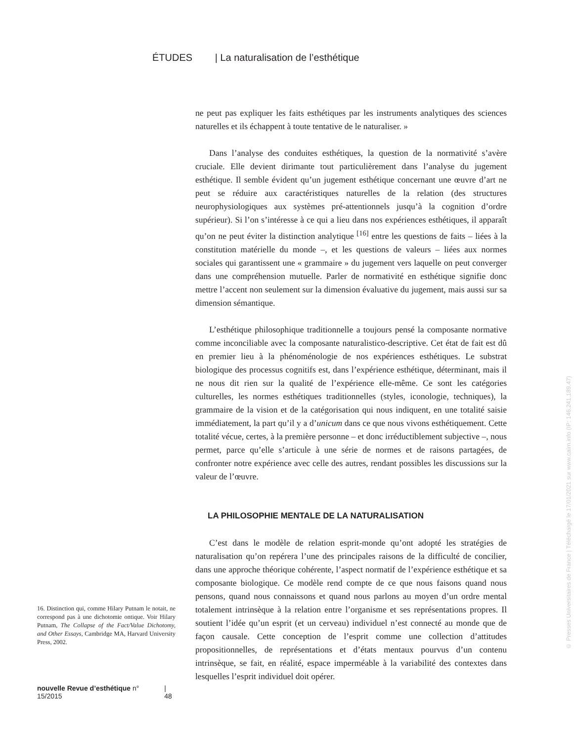ÉTUDES | La naturalisation de l’esthétique
ne peut pas expliquer les faits esthétiques par les instruments analytiques des sciences naturelles et ils échappent à toute tentative de le naturaliser. »
Dans l’analyse des conduites esthétiques, la question de la normativité s’avère cruciale. Elle devient dirimante tout particulièrement dans l’analyse du jugement esthétique. Il semble évident qu’un jugement esthétique concernant une œuvre d’art ne peut se réduire aux caractéristiques naturelles de la relation (des structures neurophysiologiques aux systèmes pré-attentionnels jusqu’à la cognition d’ordre supérieur). Si l’on s’intéresse à ce qui a lieu dans nos expériences esthétiques, il apparaît qu’on ne peut éviter la distinction analytique <sup>[16]</sup> entre les questions de faits – liées à la constitution matérielle du monde –, et les questions de valeurs – liées aux normes sociales qui garantissent une « grammaire » du jugement vers laquelle on peut converger dans une compréhension mutuelle. Parler de normativité en esthétique signifie donc mettre l’accent non seulement sur la dimension évaluative du jugement, mais aussi sur sa dimension sémantique.
L’esthétique philosophique traditionnelle a toujours pensé la composante normative comme inconciliable avec la composante naturalistico-descriptive. Cet état de fait est dû en premier lieu à la phénoménologie de nos expériences esthétiques. Le substrat biologique des processus cognitifs est, dans l’expérience esthétique, déterminant, mais il ne nous dit rien sur la qualité de l’expérience elle-même. Ce sont les catégories culturelles, les normes esthétiques traditionnelles (styles, iconologie, techniques), la grammaire de la vision et de la catégorisation qui nous indiquent, en une totalité saisie immédiatement, la part qu’il y a d’unicum dans ce que nous vivons esthétiquement. Cette totalité vécue, certes, à la première personne – et donc irréductiblement subjective –, nous permet, parce qu’elle s’articule à une série de normes et de raisons partagées, de confronter notre expérience avec celle des autres, rendant possibles les discussions sur la valeur de l’œuvre.
LA PHILOSOPHIE MENTALE DE LA NATURALISATION
C’est dans le modèle de relation esprit-monde qu’ont adopté les stratégies de naturalisation qu’on repérera l’une des principales raisons de la difficulté de concilier, dans une approche théorique cohérente, l’aspect normatif de l’expérience esthétique et sa composante biologique. Ce modèle rend compte de ce que nous faisons quand nous pensons, quand nous connaissons et quand nous parlons au moyen d’un ordre mental totalement intrinsèque à la relation entre l’organisme et ses représentations propres. Il soutient l’idée qu’un esprit (et un cerveau) individuel n’est connecté au monde que de façon causale. Cette conception de l’esprit comme une collection d’attitudes propositionnelles, de représentations et d’états mentaux pourvus d’un contenu intrinsèque, se fait, en réalité, espace imperméable à la variabilité des contextes dans lesquelles l’esprit individuel doit opérer.
16. Distinction qui, comme Hilary Putnam le notait, ne correspond pas à une dichotomie ontique. Voir Hilary Putnam, The Collapse of the Fact/Value Dichotomy, and Other Essays, Cambridge MA, Harvard University Press, 2002.
nouvelle Revue d’esthétique n° 15/2015 | 48
© Presses Universitaires de France | Téléchargé le 17/01/2021 sur www.cairn.info (IP: 146.241.189.47)